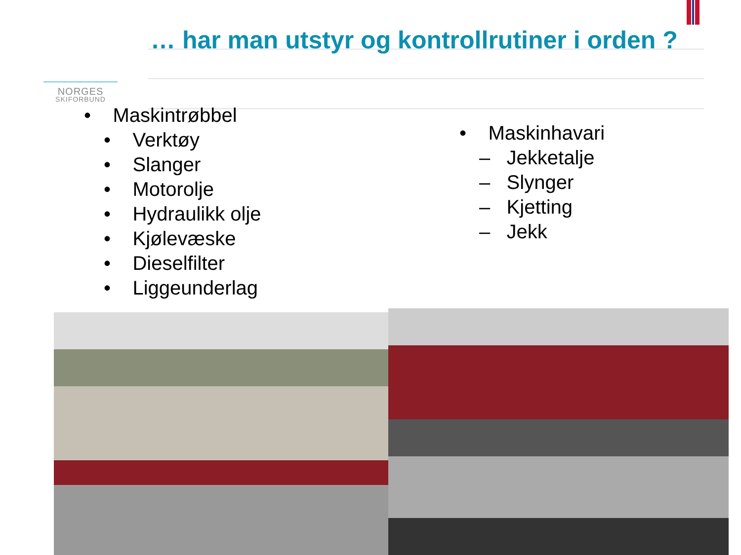NORGES
SKIFORBUND
… har man utstyr og kontrollrutiner i orden ?
• Maskintrøbbel
• Verktøy
• Slanger
• Motorolje
• Hydraulikk olje
• Kjølevæske
• Dieselfilter
• Liggeunderlag
• Maskinhavari
– Jekketalje
– Slynger
– Kjetting
– Jekk